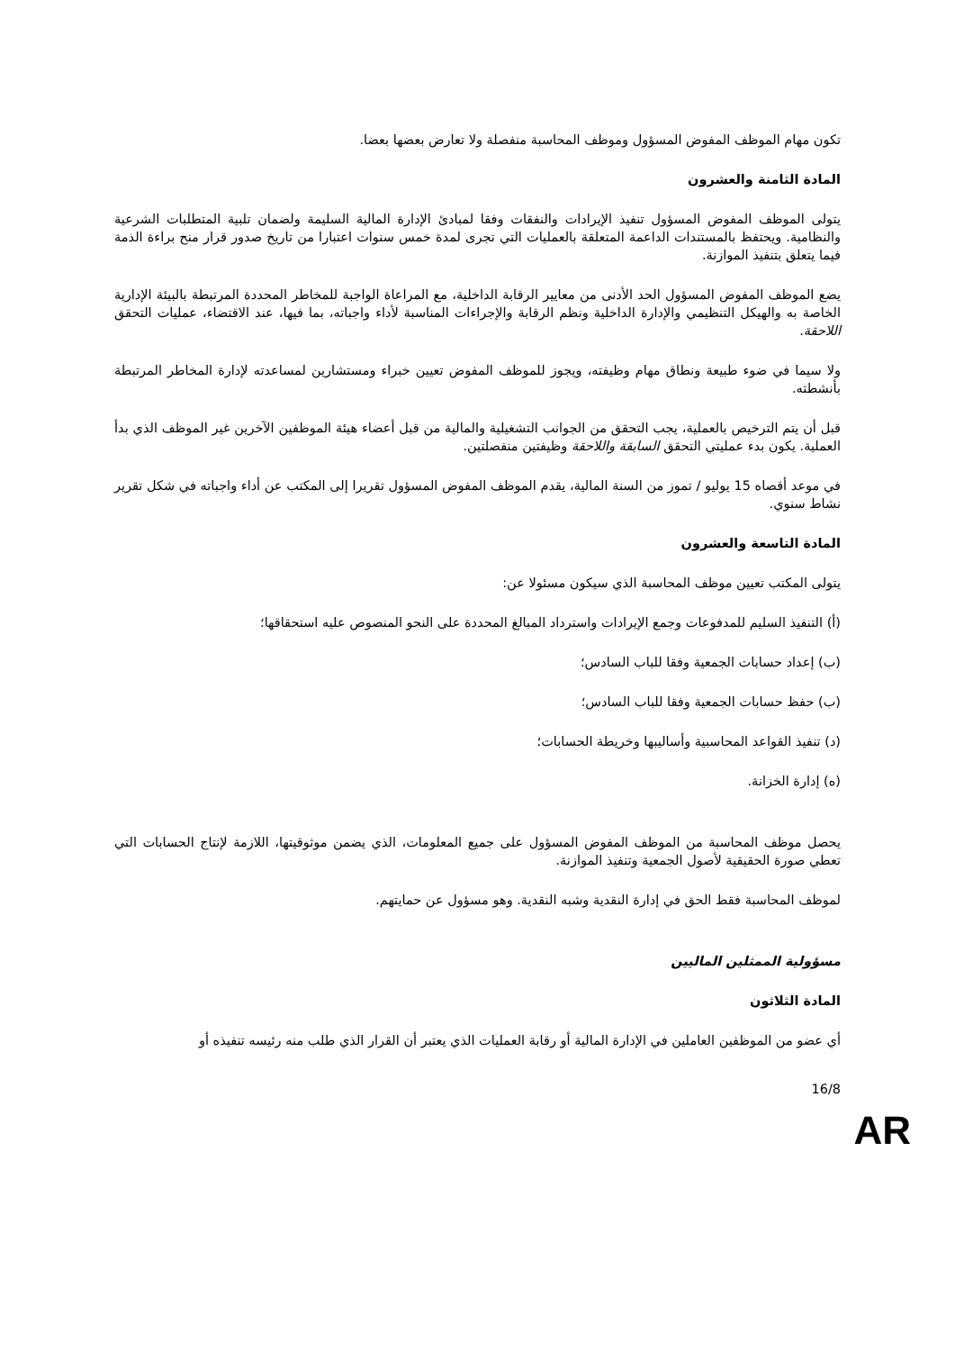تكون مهام الموظف المفوض المسؤول وموظف المحاسبة منفصلة ولا تعارض بعضها بعضا.
المادة الثامنة والعشرون
يتولى الموظف المفوض المسؤول تنفيذ الإيرادات والنفقات وفقا لمبادئ الإدارة المالية السليمة ولضمان تلبية المتطلبات الشرعية والنظامية. ويحتفظ بالمستندات الداعمة المتعلقة بالعمليات التي تجرى لمدة خمس سنوات اعتبارا من تاريخ صدور قرار منح براءة الذمة فيما يتعلق بتنفيذ الموازنة.
يضع الموظف المفوض المسؤول الحد الأدنى من معايير الرقابة الداخلية، مع المراعاة الواجبة للمخاطر المحددة المرتبطة بالبيئة الإدارية الخاصة به والهيكل التنظيمي والإدارة الداخلية ونظم الرقابة والإجراءات المناسبة لأداء واجباته، بما فيها، عند الاقتضاء، عمليات التحقق اللاحقة.
ولا سيما في ضوء طبيعة ونطاق مهام وظيفته، ويجوز للموظف المفوض تعيين خبراء ومستشارين لمساعدته لإدارة المخاطر المرتبطة بأنشطته.
قبل أن يتم الترخيص بالعملية، يجب التحقق من الجوانب التشغيلية والمالية من قبل أعضاء هيئة الموظفين الآخرين غير الموظف الذي بدأ العملية. يكون بدء عمليتي التحقق السابقة واللاحقة وظيفتين منفصلتين.
في موعد أقصاه 15 يوليو / تموز من السنة المالية، يقدم الموظف المفوض المسؤول تقريرا إلى المكتب عن أداء واجباته في شكل تقرير نشاط سنوي.
المادة التاسعة والعشرون
يتولى المكتب تعيين موظف المحاسبة الذي سيكون مسئولا عن:
(أ) التنفيذ السليم للمدفوعات وجمع الإيرادات واسترداد المبالغ المحددة على النحو المنصوص عليه استحقاقها؛
(ب) إعداد حسابات الجمعية وفقا للباب السادس؛
(ب) حفظ حسابات الجمعية وفقا للباب السادس؛
(د) تنفيذ القواعد المحاسبية وأساليبها وخريطة الحسابات؛
(ه) إدارة الخزانة.
يحصل موظف المحاسبة من الموظف المفوض المسؤول على جميع المعلومات، الذي يضمن موثوقيتها، اللازمة لإنتاج الحسابات التي تعطي صورة الحقيقية لأصول الجمعية وتنفيذ الموازنة.
لموظف المحاسبة فقط الحق في إدارة النقدية وشبه النقدية. وهو مسؤول عن حمايتهم.
مسؤولية الممثلين الماليين
المادة الثلاثون
أي عضو من الموظفين العاملين في الإدارة المالية أو رقابة العمليات الذي يعتبر أن القرار الذي طلب منه رئيسه تنفيذه أو
16/8
AR